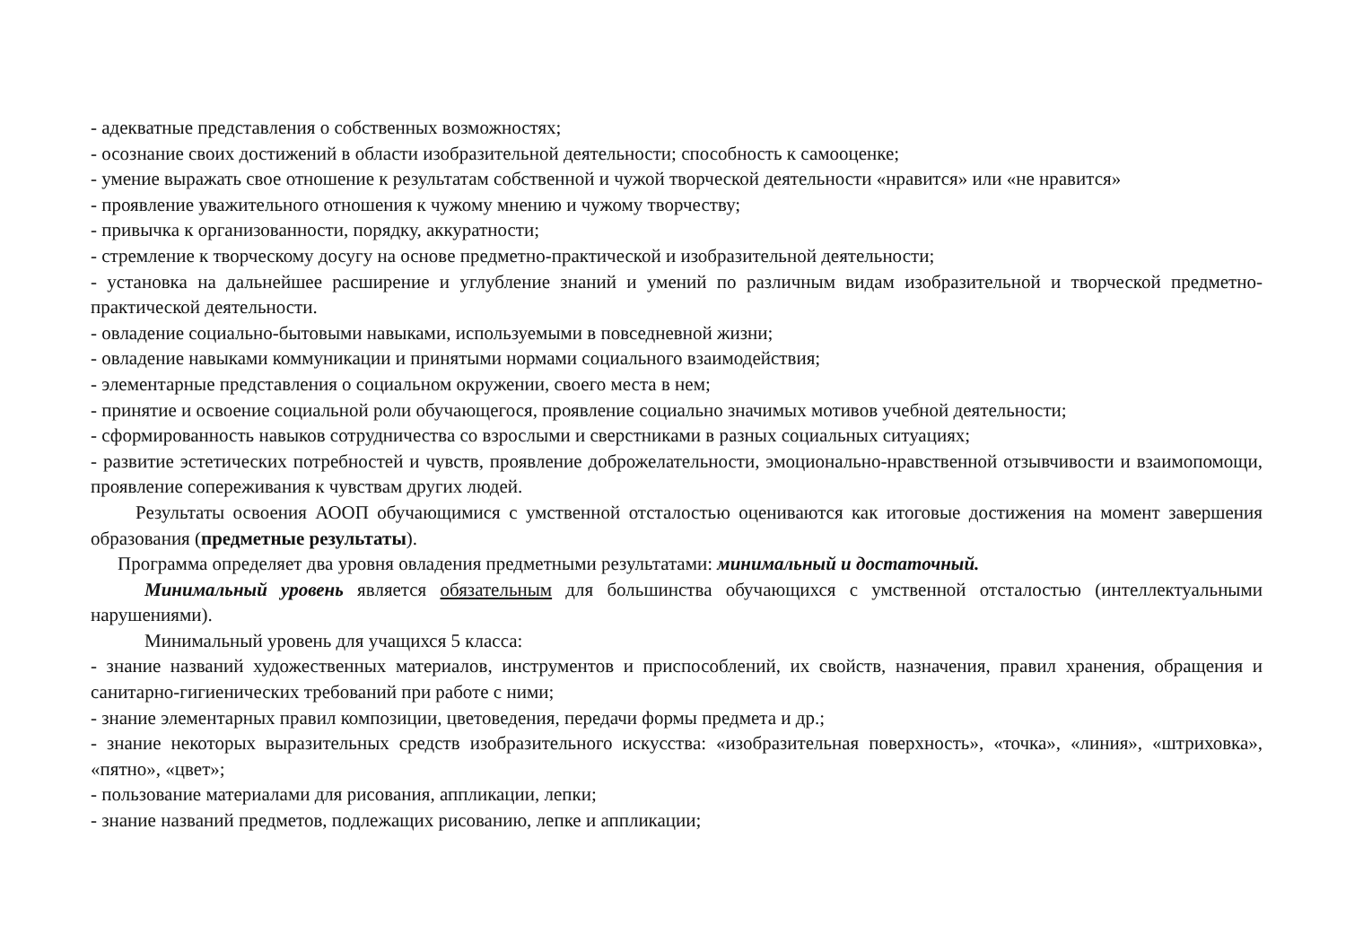- адекватные представления о собственных возможностях;
- осознание своих достижений в области изобразительной деятельности; способность к самооценке;
- умение выражать свое отношение к результатам собственной и чужой творческой деятельности «нравится» или «не нравится»
- проявление уважительного отношения к чужому мнению и чужому творчеству;
- привычка к организованности, порядку, аккуратности;
- стремление к творческому досугу на основе предметно-практической и изобразительной деятельности;
- установка на дальнейшее расширение и углубление знаний и умений по различным видам изобразительной и творческой предметно-практической деятельности.
- овладение социально-бытовыми навыками, используемыми в повседневной жизни;
- овладение навыками коммуникации и принятыми нормами социального взаимодействия;
- элементарные представления о социальном окружении, своего места в нем;
- принятие и освоение социальной роли обучающегося, проявление социально значимых мотивов учебной деятельности;
- сформированность навыков сотрудничества со взрослыми и сверстниками в разных социальных ситуациях;
- развитие эстетических потребностей и чувств, проявление доброжелательности, эмоционально-нравственной отзывчивости и взаимопомощи, проявление сопереживания к чувствам других людей.
Результаты освоения АООП обучающимися с умственной отсталостью оцениваются как итоговые достижения на момент завершения образования (предметные результаты).
Программа определяет два уровня овладения предметными результатами: минимальный и достаточный.
Минимальный уровень является обязательным для большинства обучающихся с умственной отсталостью (интеллектуальными нарушениями).
Минимальный уровень для учащихся 5 класса:
- знание названий художественных материалов, инструментов и приспособлений, их свойств, назначения, правил хранения, обращения и санитарно-гигиенических требований при работе с ними;
- знание элементарных правил композиции, цветоведения, передачи формы предмета и др.;
- знание некоторых выразительных средств изобразительного искусства: «изобразительная поверхность», «точка», «линия», «штриховка», «пятно», «цвет»;
- пользование материалами для рисования, аппликации, лепки;
- знание названий предметов, подлежащих рисованию, лепке и аппликации;